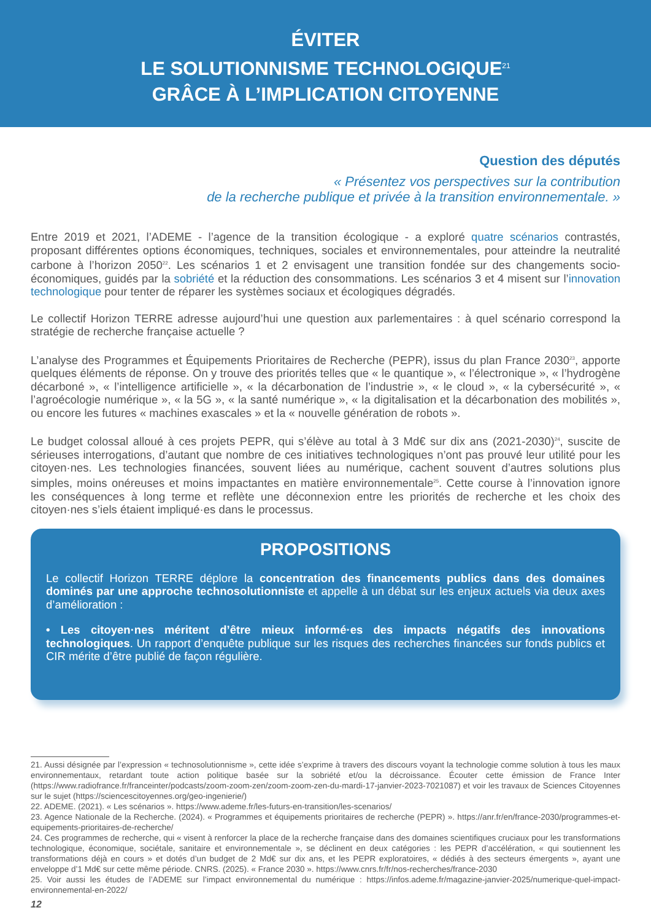ÉVITER
LE SOLUTIONNISME TECHNOLOGIQUE<sup>21</sup>
GRÂCE À L’IMPLICATION CITOYENNE
Question des députés
« Présentez vos perspectives sur la contribution
de la recherche publique et privée à la transition environnementale. »
Entre 2019 et 2021, l’ADEME - l’agence de la transition écologique - a exploré quatre scénarios contrastés, proposant différentes options économiques, techniques, sociales et environnementales, pour atteindre la neutralité carbone à l’horizon 2050<sup>22</sup>. Les scénarios 1 et 2 envisagent une transition fondée sur des changements socio-économiques, guidés par la sobriété et la réduction des consommations. Les scénarios 3 et 4 misent sur l’innovation technologique pour tenter de réparer les systèmes sociaux et écologiques dégradés.
Le collectif Horizon TERRE adresse aujourd’hui une question aux parlementaires : à quel scénario correspond la stratégie de recherche française actuelle ?
L’analyse des Programmes et Équipements Prioritaires de Recherche (PEPR), issus du plan France 2030<sup>23</sup>, apporte quelques éléments de réponse. On y trouve des priorités telles que « le quantique », « l’électronique », « l’hydrogène décarboné », « l’intelligence artificielle », « la décarbonation de l’industrie », « le cloud », « la cybersécurité », « l’agroécologie numérique », « la 5G », « la santé numérique », « la digitalisation et la décarbonation des mobilités », ou encore les futures « machines exascales » et la « nouvelle génération de robots ».
Le budget colossal alloué à ces projets PEPR, qui s’élève au total à 3 Md€ sur dix ans (2021-2030)<sup>24</sup>, suscite de sérieuses interrogations, d’autant que nombre de ces initiatives technologiques n’ont pas prouvé leur utilité pour les citoyen·nes. Les technologies financées, souvent liées au numérique, cachent souvent d’autres solutions plus simples, moins onéreuses et moins impactantes en matière environnementale<sup>25</sup>. Cette course à l’innovation ignore les conséquences à long terme et reflète une déconnexion entre les priorités de recherche et les choix des citoyen·nes s’iels étaient impliqué·es dans le processus.
PROPOSITIONS
Le collectif Horizon TERRE déplore la concentration des financements publics dans des domaines dominés par une approche technosolutionniste et appelle à un débat sur les enjeux actuels via deux axes d’amélioration :
• Les citoyen·nes méritent d’être mieux informé·es des impacts négatifs des innovations technologiques. Un rapport d’enquête publique sur les risques des recherches financées sur fonds publics et CIR mérite d’être publié de façon régulière.
21. Aussi désignée par l’expression « technosolutionnisme », cette idée s’exprime à travers des discours voyant la technologie comme solution à tous les maux environnementaux, retardant toute action politique basée sur la sobriété et/ou la décroissance. Écouter cette émission de France Inter (https://www.radiofrance.fr/franceinter/podcasts/zoom-zoom-zen/zoom-zoom-zen-du-mardi-17-janvier-2023-7021087) et voir les travaux de Sciences Citoyennes sur le sujet (https://sciencescitoyennes.org/geo-ingenierie/)
22. ADEME. (2021). « Les scénarios ». https://www.ademe.fr/les-futurs-en-transition/les-scenarios/
23. Agence Nationale de la Recherche. (2024). « Programmes et équipements prioritaires de recherche (PEPR) ». https://anr.fr/en/france-2030/programmes-et-equipements-prioritaires-de-recherche/
24. Ces programmes de recherche, qui « visent à renforcer la place de la recherche française dans des domaines scientifiques cruciaux pour les transformations technologique, économique, sociétale, sanitaire et environnementale », se déclinent en deux catégories : les PEPR d’accélération, « qui soutiennent les transformations déjà en cours » et dotés d’un budget de 2 Md€ sur dix ans, et les PEPR exploratoires, « dédiés à des secteurs émergents », ayant une enveloppe d’1 Md€ sur cette même période. CNRS. (2025). « France 2030 ». https://www.cnrs.fr/fr/nos-recherches/france-2030
25. Voir aussi les études de l’ADEME sur l’impact environnemental du numérique : https://infos.ademe.fr/magazine-janvier-2025/numerique-quel-impact-environnemental-en-2022/
12